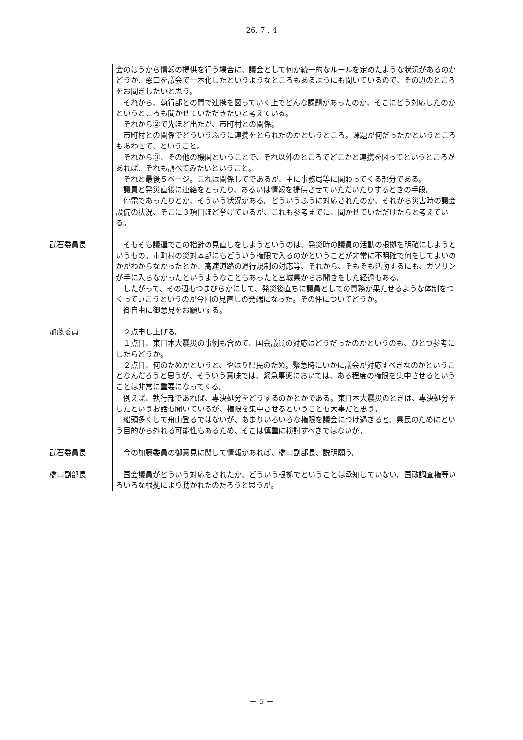26. 7 . 4
会のほうから情報の提供を行う場合に、議会として何か統一的なルールを定めたような状況があるのかどうか、窓口を議会で一本化したというようなところもあるようにも聞いているので、その辺のところをお聞きしたいと思う。
それから、執行部との間で連携を図っていく上でどんな課題があったのか、そこにどう対応したのかというところも聞かせていただきたいと考えている。
それから②で先ほど出たが、市町村との関係。
市町村との関係でどういうふうに連携をとられたのかというところ。課題が何だったかというところもあわせて、ということ。
それから③、その他の機関ということで、それ以外のところでどこかと連携を図ってというところがあれば、それも調べてみたいということ。
それと最後５ページ。これは関係してであるが、主に事務局等に関わってくる部分である。
議員と発災直後に連絡をとったり、あるいは情報を提供させていただいたりするときの手段。
停電であったりとか、そういう状況がある。どういうふうに対応されたのか、それから災害時の議会設備の状況、そこに３項目ほど挙げているが、これも参考までに、聞かせていただけたらと考えている。
武石委員長
そもそも議運でこの指針の見直しをしようというのは、発災時の議員の活動の根拠を明確にしようというもの。市町村の災対本部にもどういう権限で入るのかということが非常に不明確で何をしてよいのかがわからなかったとか、高速道路の通行規制の対応等、それから、そもそも活動するにも、ガソリンが手に入らなかったというようなこともあったと宮城県からお聞きをした経過もある。
したがって、その辺もつまびらかにして、発災後直ちに議員としての責務が果たせるような体制をつくっていこうというのが今回の見直しの発端になった。その件についてどうか。
御自由に御意見をお願いする。
加藤委員
２点申し上げる。
１点目、東日本大震災の事例も含めて、国会議員の対応はどうだったのかというのも、ひとつ参考にしたらどうか。
２点目、何のためかというと、やはり県民のため。緊急時にいかに議会が対応すべきなのかということなんだろうと思うが、そういう意味では、緊急事態においては、ある程度の権限を集中させるということは非常に重要になってくる。
例えば、執行部であれば、専決処分をどうするのかとかである。東日本大震災のときは、専決処分をしたというお話も聞いているが、権限を集中させるということも大事だと思う。
船頭多くして舟山登るではないが、あまりいろいろな権限を議会につけ過ぎると、県民のためにという目的から外れる可能性もあるため、そこは慎重に検討すべきではないか。
武石委員長
今の加藤委員の御意見に関して情報があれば、橋口副部長、説明願う。
橋口副部長
国会議員がどういう対応をされたか、どういう根拠でということは承知していない。国政調査権等いろいろな根拠により動かれたのだろうと思うが。
－ 5 －